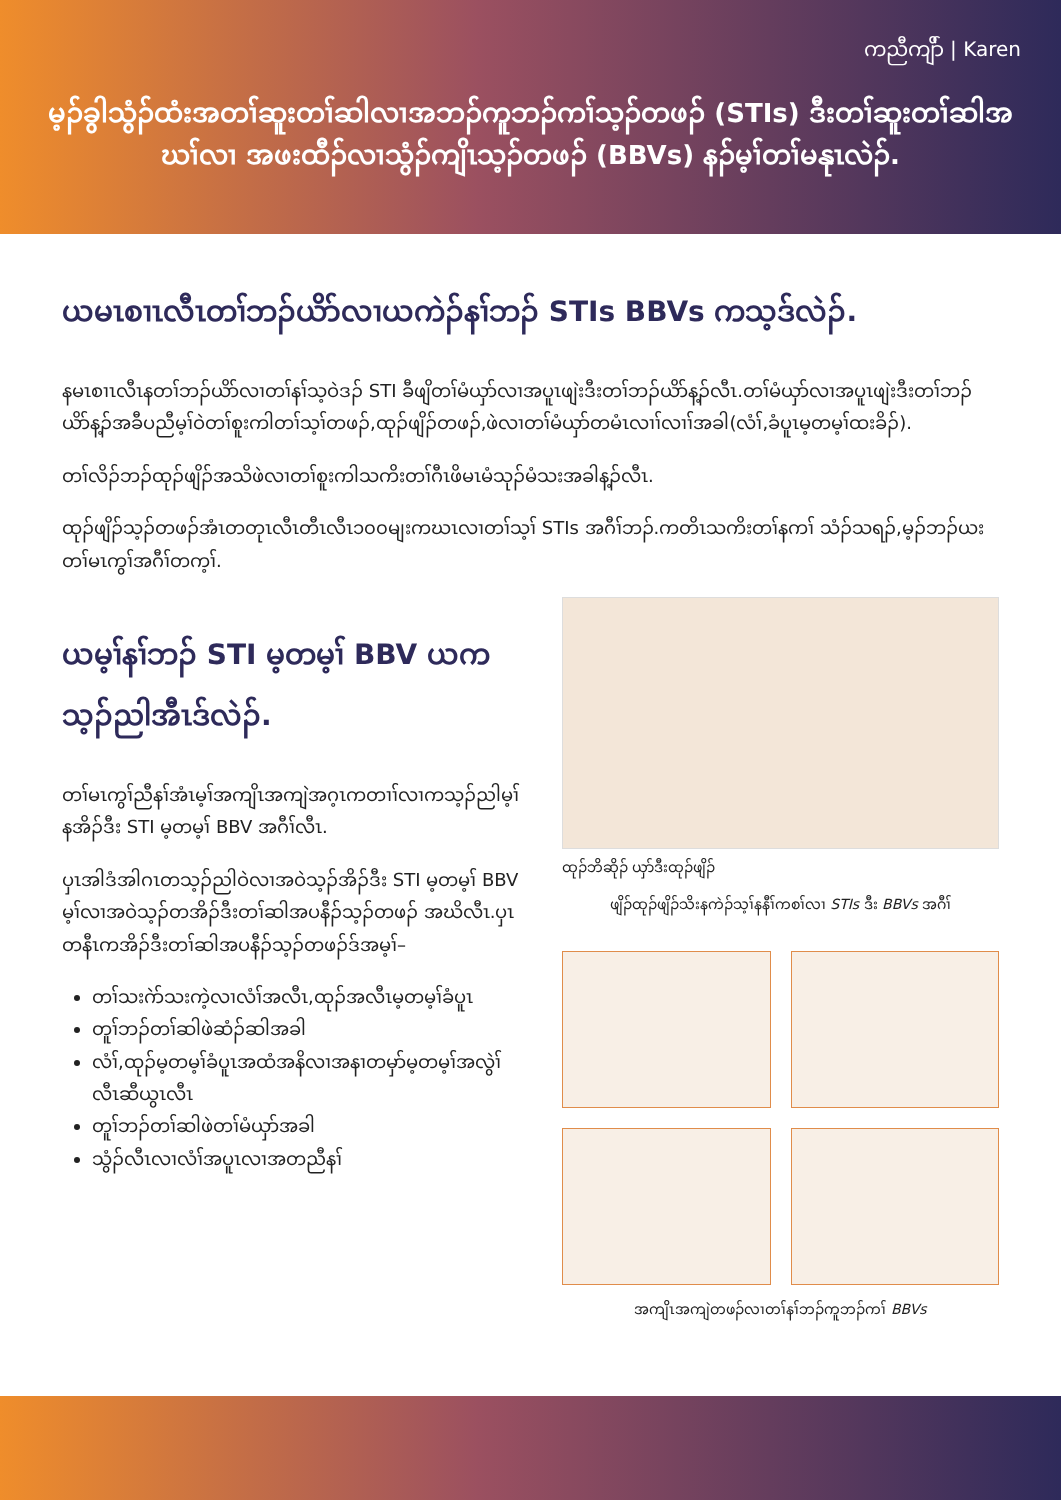ကညီကျိာ် | Karen
မ့ၣ်ခွါသွံၣ်ထံးအတၢ်ဆူးတၢ်ဆါလၢအဘၣ်ကူဘၣ်ကၢ်သ့ၣ်တဖၣ် (STIs) ဒီးတၢ်ဆူးတၢ်ဆါအဃၢ်လၢ အဖးထီၣ်လၢသွံၣ်ကျိၤသ့ၣ်တဖၣ် (BBVs) နၣ်မ့ၢ်တၢ်မနုၤလဲၣ်.
ယမၤစၢၤလီၤတၢ်ဘၣ်ယိာ်လၢယကဲၣ်နၢ်ဘၣ် STIs BBVs ကသ့ဒ်လဲၣ်.
နမၤစၢၤလီၤနတၢ်ဘၣ်ယိာ်လၢတၢ်နၢ်သ့ဝဲဒၣ် STI ခီဖျိတၢ်မံယှာ်လၢအပူၤဖျဲးဒီးတၢ်ဘၣ်ယိာ်န့ၣ်လီၤ.တၢ်မံယှာ်လၢအပူၤဖျဲးဒီးတၢ်ဘၣ်ယိာ်န့ၣ်အခီပညီမ့ၢ်ဝဲတၢ်စူးကါတၢ်သ့ၢ်တဖၣ်,ထုၣ်ဖျိၣ်တဖၣ်,ဖဲလၢတၢ်မံယှာ်တမံၤလၢၢ်လၢၢ်အခါ(လံၢ်,ခံပူၤမ့တမ့ၢ်ထးခိၣ်).
တၢ်လိၣ်ဘၣ်ထုၣ်ဖျိၣ်အသိဖဲလၢတၢ်စူးကါသကိးတၢ်ဂီၤဖိမၤမံသုၣ်မံသးအခါန့ၣ်လီၤ.
ထုၣ်ဖျိၣ်သ့ၣ်တဖၣ်အံၤတတုၤလီၤတီၤလီၤ၁၀၀မျးကဃၤလၢတၢ်သ့ၢ် STIs အဂီၢ်ဘၣ်.ကတိၤသကိးတၢ်နကၢ် သံၣ်သရၣ်,မ့ၣ်ဘၣ်ယးတၢ်မၤကွၢ်အဂီၢ်တက့ၢ်.
ယမ့ၢ်နၢ်ဘၣ် STI မ့တမ့ၢ် BBV ယကသ့ၣ်ညါအီၤဒ်လဲၣ်.
တၢ်မၤကွၢ်ညီနၢ်အံၤမ့ၢ်အကျိၤအကျဲအဂ့ၤကတၢၢ်လၢကသ့ၣ်ညါမ့ၢ်နအိၣ်ဒီး STI မ့တမ့ၢ် BBV အဂီၢ်လီၤ.
ပှၤအါဒံအါဂၤတသ့ၣ်ညါဝဲလၢအဝဲသ့ၣ်အိၣ်ဒီး STI မ့တမ့ၢ် BBV မ့ၢ်လၢအဝဲသ့ၣ်တအိၣ်ဒီးတၢ်ဆါအပနီၣ်သ့ၣ်တဖၣ် အဃိလီၤ.ပှၤတနီၤကအိၣ်ဒီးတၢ်ဆါအပနီၣ်သ့ၣ်တဖၣ်ဒ်အမ့ၢ်–
တၢ်သးဂဲာ်သးကဲ့လၢလံၢ်အလီၤ,ထုၣ်အလီၤမ့တမ့ၢ်ခံပူၤ
တူၢ်ဘၣ်တၢ်ဆါဖဲဆံၣ်ဆါအခါ
လံၢ်,ထုၣ်မ့တမ့ၢ်ခံပူၤအထံအနိလၢအနၢတမှာ်မ့တမ့ၢ်အလွဲၢ်လီၤဆီယွၤလီၤ
တူၢ်ဘၣ်တၢ်ဆါဖဲတၢ်မံယှာ်အခါ
သွံၣ်လီၤလၢလံၢ်အပူၤလၢအတညီနၢ်
ထုၣ်ဘိဆိုၣ် ယှာ်ဒီးထုၣ်ဖျိၣ်
ဖျိၣ်ထုၣ်ဖျိၣ်သိးနကဲၣ်သ့ၢ်နနီၢ်ကစၢ်လၢ STIs ဒီး BBVs အဂီၢ်
အကျိၤအကျဲတဖၣ်လၢတၢ်နၢ်ဘၣ်ကူဘၣ်ကၢ် BBVs